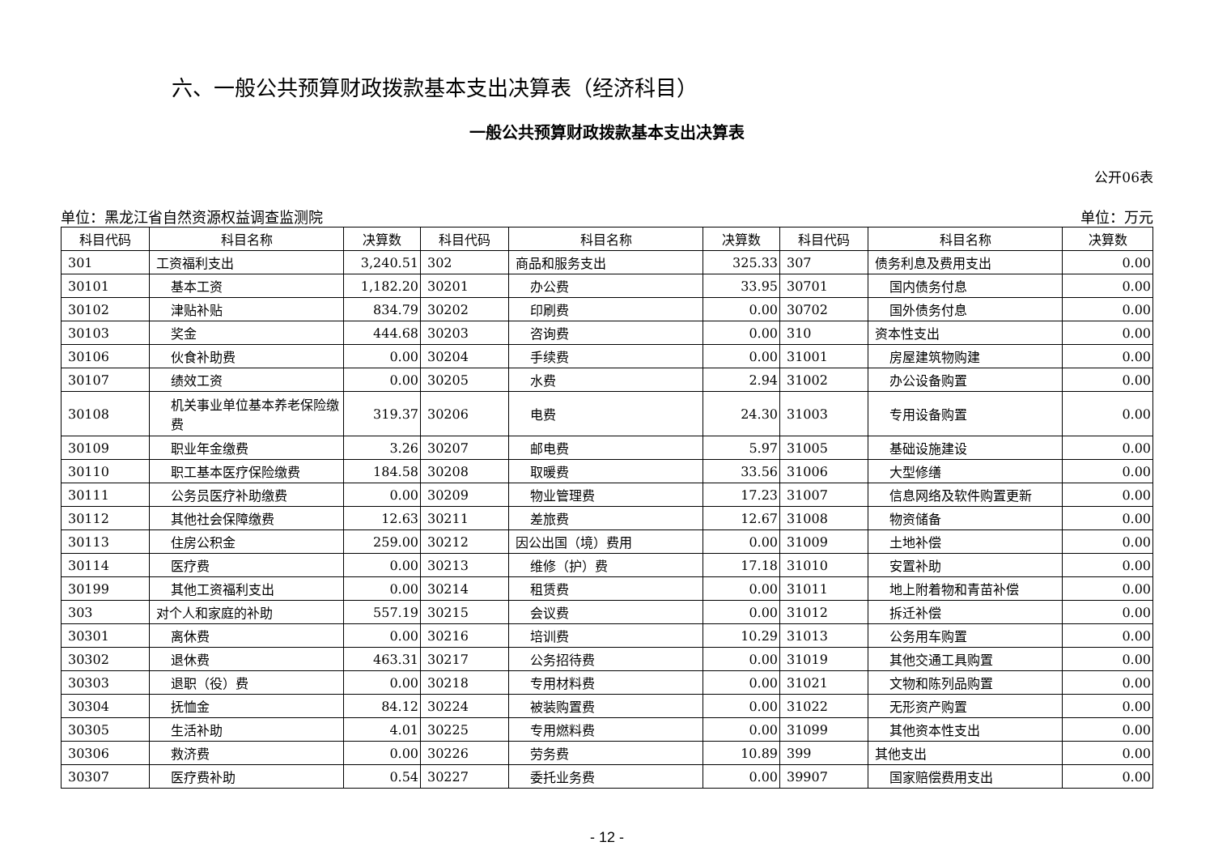六、一般公共预算财政拨款基本支出决算表（经济科目）
一般公共预算财政拨款基本支出决算表
公开06表
单位：黑龙江省自然资源权益调查监测院 单位：万元
| 科目代码 | 科目名称 | 决算数 | 科目代码 | 科目名称 | 决算数 | 科目代码 | 科目名称 | 决算数 |
| --- | --- | --- | --- | --- | --- | --- | --- | --- |
| 301 | 工资福利支出 | 3,240.51 | 302 | 商品和服务支出 | 325.33 | 307 | 债务利息及费用支出 | 0.00 |
| 30101 | 基本工资 | 1,182.20 | 30201 | 办公费 | 33.95 | 30701 | 国内债务付息 | 0.00 |
| 30102 | 津贴补贴 | 834.79 | 30202 | 印刷费 | 0.00 | 30702 | 国外债务付息 | 0.00 |
| 30103 | 奖金 | 444.68 | 30203 | 咨询费 | 0.00 | 310 | 资本性支出 | 0.00 |
| 30106 | 伙食补助费 | 0.00 | 30204 | 手续费 | 0.00 | 31001 | 房屋建筑物购建 | 0.00 |
| 30107 | 绩效工资 | 0.00 | 30205 | 水费 | 2.94 | 31002 | 办公设备购置 | 0.00 |
| 30108 | 机关事业单位基本养老保险缴费 | 319.37 | 30206 | 电费 | 24.30 | 31003 | 专用设备购置 | 0.00 |
| 30109 | 职业年金缴费 | 3.26 | 30207 | 邮电费 | 5.97 | 31005 | 基础设施建设 | 0.00 |
| 30110 | 职工基本医疗保险缴费 | 184.58 | 30208 | 取暖费 | 33.56 | 31006 | 大型修缮 | 0.00 |
| 30111 | 公务员医疗补助缴费 | 0.00 | 30209 | 物业管理费 | 17.23 | 31007 | 信息网络及软件购置更新 | 0.00 |
| 30112 | 其他社会保障缴费 | 12.63 | 30211 | 差旅费 | 12.67 | 31008 | 物资储备 | 0.00 |
| 30113 | 住房公积金 | 259.00 | 30212 | 因公出国（境）费用 | 0.00 | 31009 | 土地补偿 | 0.00 |
| 30114 | 医疗费 | 0.00 | 30213 | 维修（护）费 | 17.18 | 31010 | 安置补助 | 0.00 |
| 30199 | 其他工资福利支出 | 0.00 | 30214 | 租赁费 | 0.00 | 31011 | 地上附着物和青苗补偿 | 0.00 |
| 303 | 对个人和家庭的补助 | 557.19 | 30215 | 会议费 | 0.00 | 31012 | 拆迁补偿 | 0.00 |
| 30301 | 离休费 | 0.00 | 30216 | 培训费 | 10.29 | 31013 | 公务用车购置 | 0.00 |
| 30302 | 退休费 | 463.31 | 30217 | 公务招待费 | 0.00 | 31019 | 其他交通工具购置 | 0.00 |
| 30303 | 退职（役）费 | 0.00 | 30218 | 专用材料费 | 0.00 | 31021 | 文物和陈列品购置 | 0.00 |
| 30304 | 抚恤金 | 84.12 | 30224 | 被装购置费 | 0.00 | 31022 | 无形资产购置 | 0.00 |
| 30305 | 生活补助 | 4.01 | 30225 | 专用燃料费 | 0.00 | 31099 | 其他资本性支出 | 0.00 |
| 30306 | 救济费 | 0.00 | 30226 | 劳务费 | 10.89 | 399 | 其他支出 | 0.00 |
| 30307 | 医疗费补助 | 0.54 | 30227 | 委托业务费 | 0.00 | 39907 | 国家赔偿费用支出 | 0.00 |
- 12 -